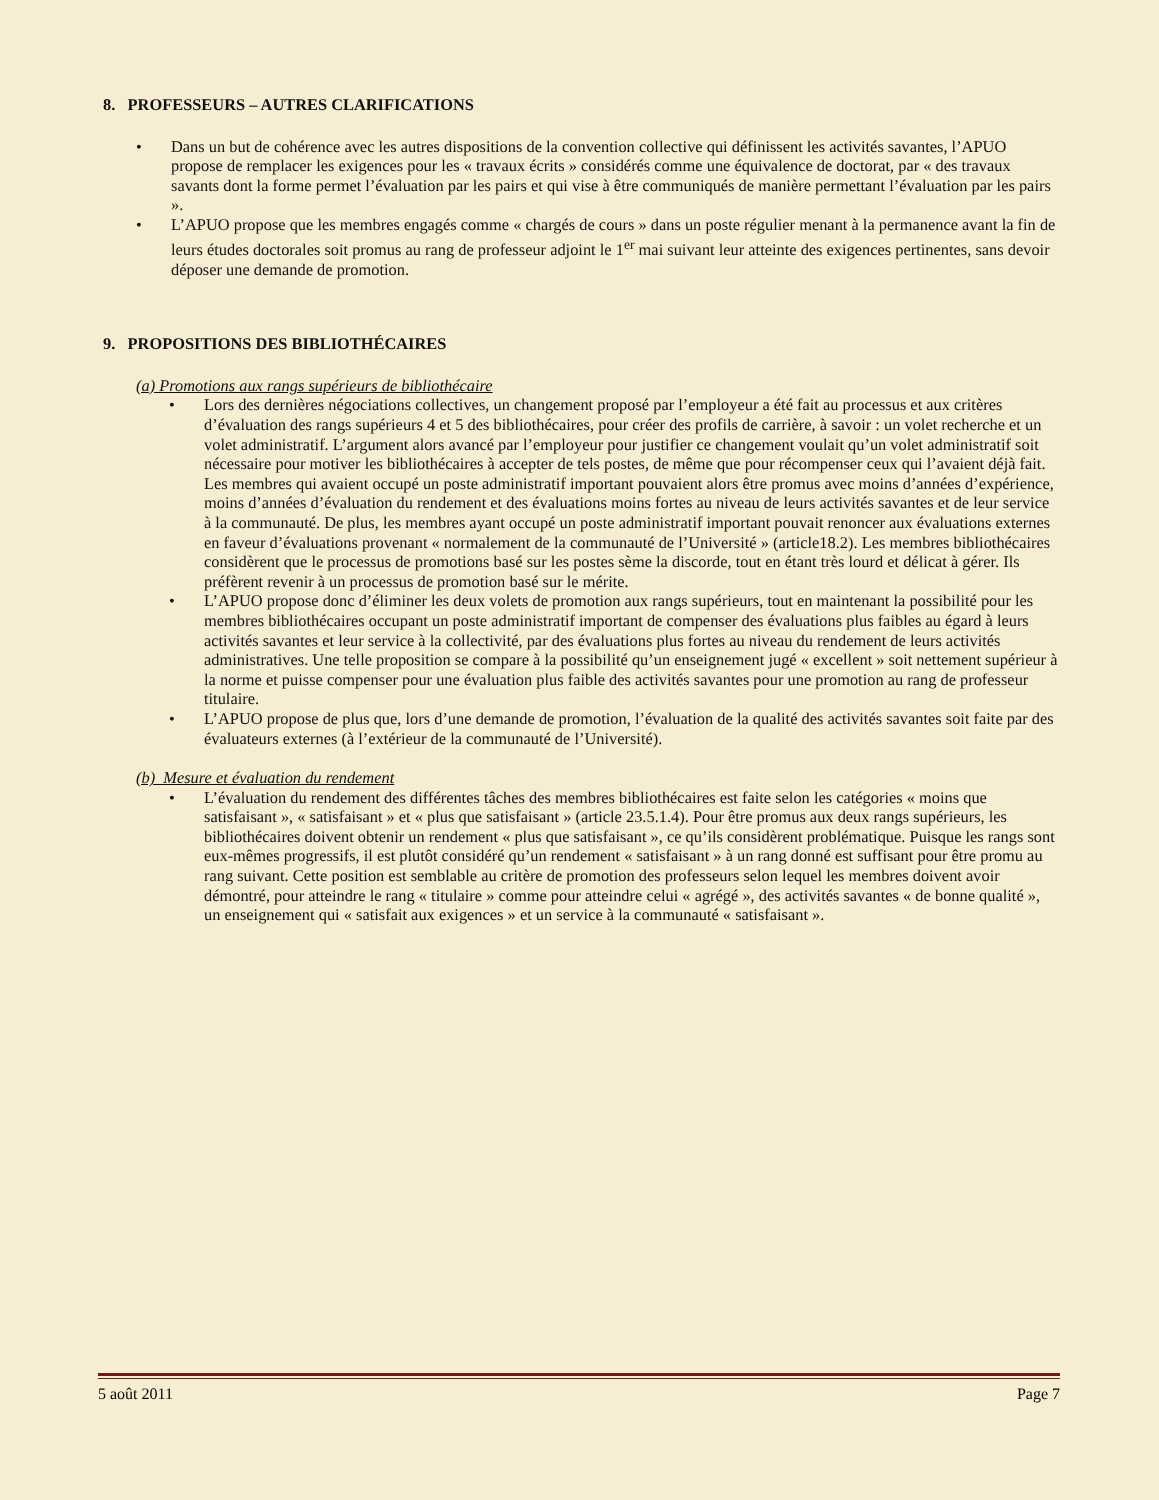8. PROFESSEURS – AUTRES CLARIFICATIONS
• Dans un but de cohérence avec les autres dispositions de la convention collective qui définissent les activités savantes, l’APUO propose de remplacer les exigences pour les « travaux écrits » considérés comme une équivalence de doctorat, par « des travaux savants dont la forme permet l’évaluation par les pairs et qui vise à être communiqués de manière permettant l’évaluation par les pairs ».
• L’APUO propose que les membres engagés comme « chargés de cours » dans un poste régulier menant à la permanence avant la fin de leurs études doctorales soit promus au rang de professeur adjoint le 1<sup>er</sup> mai suivant leur atteinte des exigences pertinentes, sans devoir déposer une demande de promotion.
9. PROPOSITIONS DES BIBLIOTHÉCAIRES
(a) Promotions aux rangs supérieurs de bibliothécaire
• Lors des dernières négociations collectives, un changement proposé par l’employeur a été fait au processus et aux critères d’évaluation des rangs supérieurs 4 et 5 des bibliothécaires, pour créer des profils de carrière, à savoir : un volet recherche et un volet administratif. L’argument alors avancé par l’employeur pour justifier ce changement voulait qu’un volet administratif soit nécessaire pour motiver les bibliothécaires à accepter de tels postes, de même que pour récompenser ceux qui l’avaient déjà fait. Les membres qui avaient occupé un poste administratif important pouvaient alors être promus avec moins d’années d’expérience, moins d’années d’évaluation du rendement et des évaluations moins fortes au niveau de leurs activités savantes et de leur service à la communauté. De plus, les membres ayant occupé un poste administratif important pouvait renoncer aux évaluations externes en faveur d’évaluations provenant « normalement de la communauté de l’Université » (article18.2). Les membres bibliothécaires considèrent que le processus de promotions basé sur les postes sème la discorde, tout en étant très lourd et délicat à gérer. Ils préfèrent revenir à un processus de promotion basé sur le mérite.
• L’APUO propose donc d’éliminer les deux volets de promotion aux rangs supérieurs, tout en maintenant la possibilité pour les membres bibliothécaires occupant un poste administratif important de compenser des évaluations plus faibles au égard à leurs activités savantes et leur service à la collectivité, par des évaluations plus fortes au niveau du rendement de leurs activités administratives. Une telle proposition se compare à la possibilité qu’un enseignement jugé « excellent » soit nettement supérieur à la norme et puisse compenser pour une évaluation plus faible des activités savantes pour une promotion au rang de professeur titulaire.
• L’APUO propose de plus que, lors d’une demande de promotion, l’évaluation de la qualité des activités savantes soit faite par des évaluateurs externes (à l’extérieur de la communauté de l’Université).
(b) Mesure et évaluation du rendement
• L’évaluation du rendement des différentes tâches des membres bibliothécaires est faite selon les catégories « moins que satisfaisant », « satisfaisant » et « plus que satisfaisant » (article 23.5.1.4). Pour être promus aux deux rangs supérieurs, les bibliothécaires doivent obtenir un rendement « plus que satisfaisant », ce qu’ils considèrent problématique. Puisque les rangs sont eux-mêmes progressifs, il est plutôt considéré qu’un rendement « satisfaisant » à un rang donné est suffisant pour être promu au rang suivant. Cette position est semblable au critère de promotion des professeurs selon lequel les membres doivent avoir démontré, pour atteindre le rang « titulaire » comme pour atteindre celui « agrégé », des activités savantes « de bonne qualité », un enseignement qui « satisfait aux exigences » et un service à la communauté « satisfaisant ».
5 août 2011 Page 7